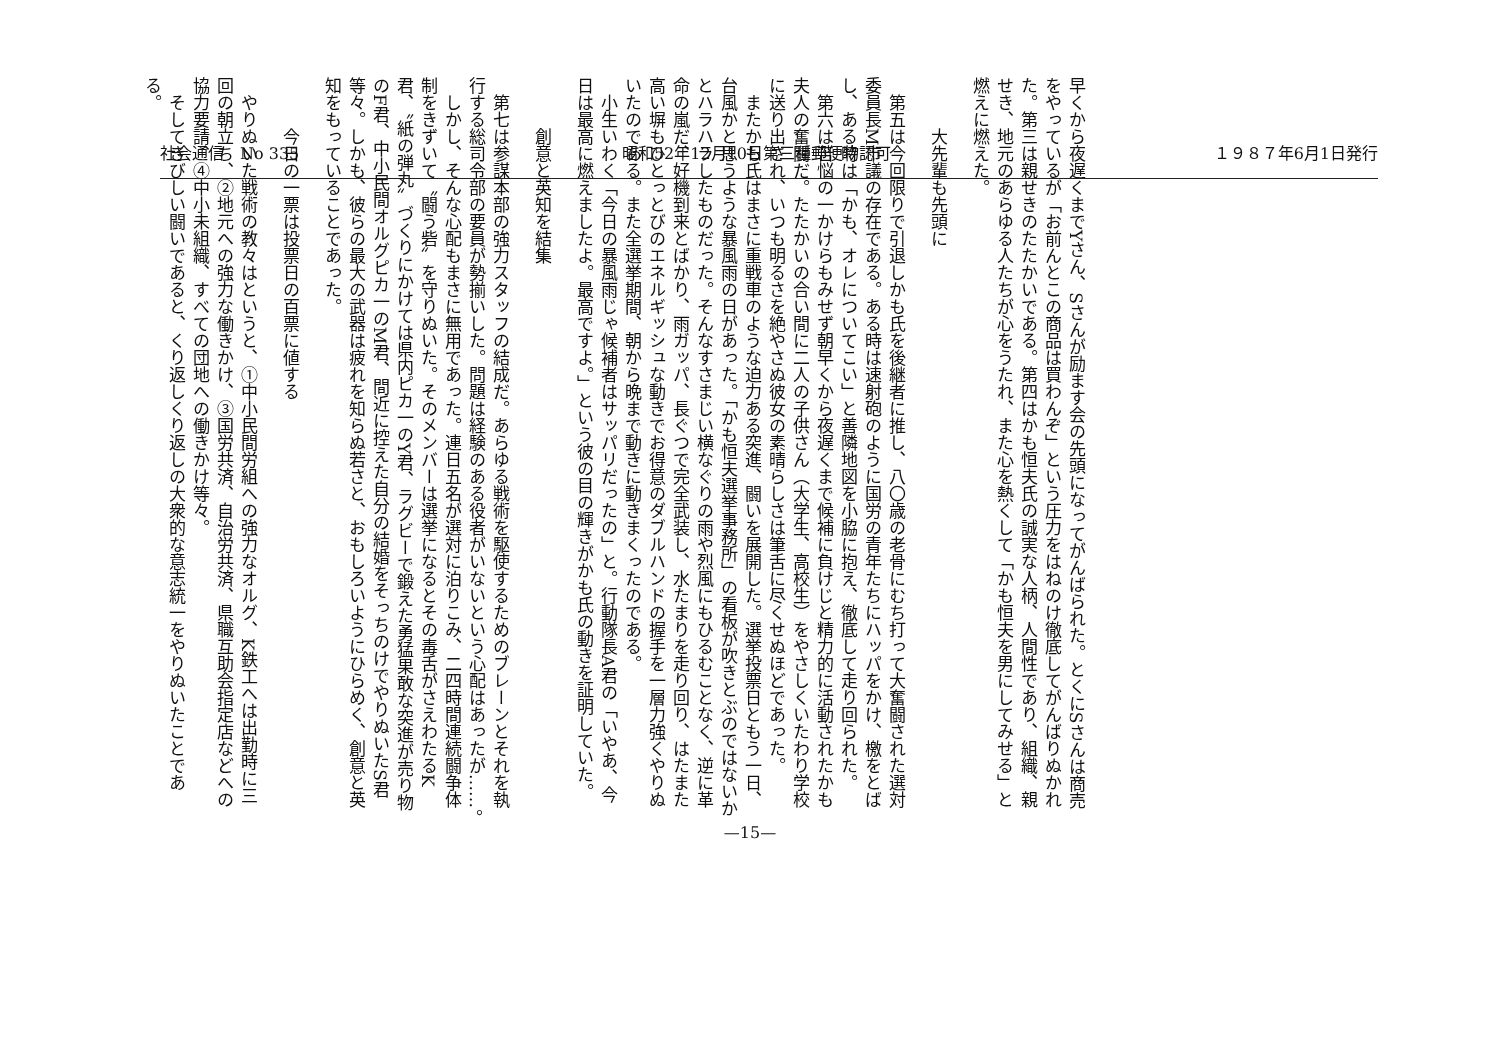社会通信　No 335 昭和52年12月10日第三種郵便物認可 １９８７年6月1日発行
早くから夜遅くまでYさん、Sさんが励ます会の先頭になってがんばられた。とくにSさんは商売をやっているが「お前んとこの商品は買わんぞ」という圧力をはねのけ徹底してがんばりぬかれた。第三は親せきのたたかいである。第四はかも恒夫氏の誠実な人柄、人間性であり、組織、親せき、地元のあらゆる人たちが心をうたれ、また心を熱くして「かも恒夫を男にしてみせる」と燃えに燃えた。
大先輩も先頭に
第五は今回限りで引退しかも氏を後継者に推し、八〇歳の老骨にむち打って大奮闘された選対委員長M市議の存在である。ある時は速射砲のように国労の青年たちにハッパをかけ、檄をとばし、ある時は「かも、オレについてこい」と善隣地図を小脇に抱え、徹底して走り回られた。
第六は苦悩の一かけらもみせず朝早くから夜遅くまで候補に負けじと精力的に活動されたかも夫人の奮闘だ。たたかいの合い間に二人の子供さん（大学生、高校生）をやさしくいたわり学校に送り出され、いつも明るさを絶やさぬ彼女の素晴らしさは筆舌に尽くせぬほどであった。
またかも氏はまさに重戦車のような迫力ある突進、闘いを展開した。選挙投票日ともう一日、台風かと思うような暴風雨の日があった。「かも恒夫選挙事務所」の看板が吹きとぶのではないかとハラハラしたものだった。そんなすさまじい横なぐりの雨や烈風にもひるむことなく、逆に革命の嵐だ、好機到来とばかり、雨ガッパ、長ぐつで完全武装し、水たまりを走り回り、はたまた高い塀もひとっとびのエネルギッシュな動きでお得意のダブルハンドの握手を一層力強くやりぬいたのである。また全選挙期間、朝から晩まで動きに動きまくったのである。
小生いわく「今日の暴風雨じゃ候補者はサッパリだったの」と。行動隊長A君の「いやあ、今日は最高に燃えましたよ。最高ですよ。」という彼の目の輝きがかも氏の動きを証明していた。
創意と英知を結集
第七は参謀本部の強力スタッフの結成だ。あらゆる戦術を駆使するためのブレーンとそれを執行する総司令部の要員が勢揃いした。問題は経験のある役者がいないという心配はあったが……。
しかし、そんな心配もまさに無用であった。連日五名が選対に泊りこみ、二四時間連続闘争体制をきずいて〝闘う砦〟を守りぬいた。そのメンバーは選挙になるとその毒舌がさえわたるK君、〝紙の弾丸〟づくりにかけては県内ピカ一のY君、ラグビーで鍛えた勇猛果敢な突進が売り物のF君、中小民間オルグピカ一のM君、間近に控えた自分の結婚をそっちのけでやりぬいたS君等々。しかも、彼らの最大の武器は疲れを知らぬ若さと、おもしろいようにひらめく、創意と英知をもっていることであった。
今日の一票は投票日の百票に値する
やりぬいた戦術の教々はというと、①中小民間労組への強力なオルグ、K鉄工へは出勤時に三回の朝立ち、②地元への強力な働きかけ、③国労共済、自治労共済、県職互助会指定店などへの協力要請、④中小未組織、すべての団地への働きかけ等々。
そしてきびしい闘いであると、くり返しくり返しの大衆的な意志統一をやりぬいたことである。
—15—